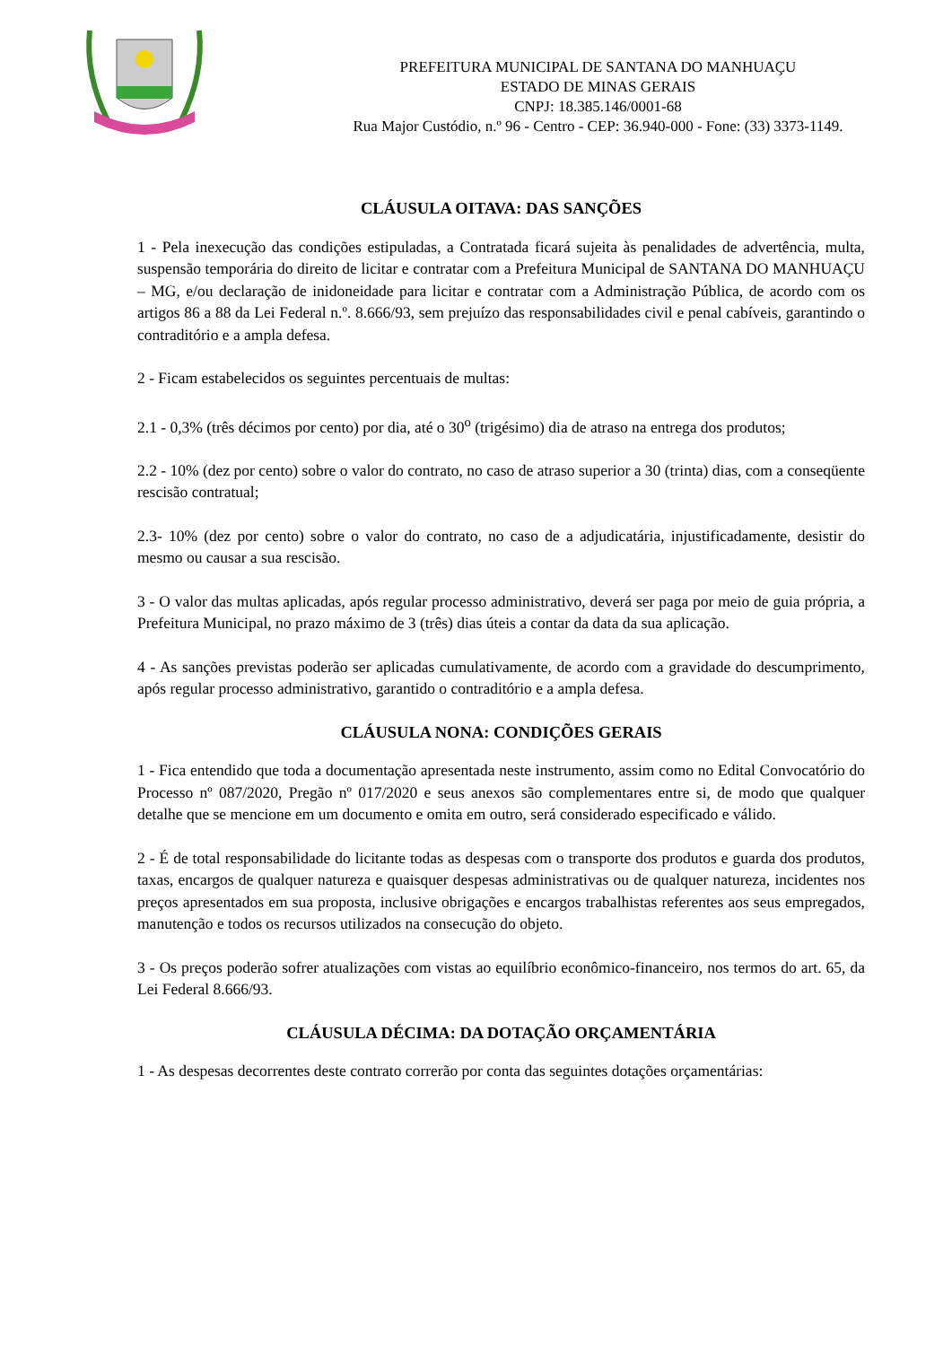PREFEITURA MUNICIPAL DE SANTANA DO MANHUAÇU
ESTADO DE MINAS GERAIS
CNPJ: 18.385.146/0001-68
Rua Major Custódio, n.º 96 - Centro - CEP: 36.940-000 - Fone: (33) 3373-1149.
CLÁUSULA OITAVA: DAS SANÇÕES
1 - Pela inexecução das condições estipuladas, a Contratada ficará sujeita às penalidades de advertência, multa, suspensão temporária do direito de licitar e contratar com a Prefeitura Municipal de SANTANA DO MANHUAÇU – MG, e/ou declaração de inidoneidade para licitar e contratar com a Administração Pública, de acordo com os artigos 86 a 88 da Lei Federal n.º. 8.666/93, sem prejuízo das responsabilidades civil e penal cabíveis, garantindo o contraditório e a ampla defesa.
2 - Ficam estabelecidos os seguintes percentuais de multas:
2.1 - 0,3% (três décimos por cento) por dia, até o 30<sup>o</sup> (trigésimo) dia de atraso na entrega dos produtos;
2.2 - 10% (dez por cento) sobre o valor do contrato, no caso de atraso superior a 30 (trinta) dias, com a conseqüente rescisão contratual;
2.3- 10% (dez por cento) sobre o valor do contrato, no caso de a adjudicatária, injustificadamente, desistir do mesmo ou causar a sua rescisão.
3 - O valor das multas aplicadas, após regular processo administrativo, deverá ser paga por meio de guia própria, a Prefeitura Municipal, no prazo máximo de 3 (três) dias úteis a contar da data da sua aplicação.
4 - As sanções previstas poderão ser aplicadas cumulativamente, de acordo com a gravidade do descumprimento, após regular processo administrativo, garantido o contraditório e a ampla defesa.
CLÁUSULA NONA: CONDIÇÕES GERAIS
1 - Fica entendido que toda a documentação apresentada neste instrumento, assim como no Edital Convocatório do Processo nº 087/2020, Pregão nº 017/2020 e seus anexos são complementares entre si, de modo que qualquer detalhe que se mencione em um documento e omita em outro, será considerado especificado e válido.
2 - É de total responsabilidade do licitante todas as despesas com o transporte dos produtos e guarda dos produtos, taxas, encargos de qualquer natureza e quaisquer despesas administrativas ou de qualquer natureza, incidentes nos preços apresentados em sua proposta, inclusive obrigações e encargos trabalhistas referentes aos seus empregados, manutenção e todos os recursos utilizados na consecução do objeto.
3 - Os preços poderão sofrer atualizações com vistas ao equilíbrio econômico-financeiro, nos termos do art. 65, da Lei Federal 8.666/93.
CLÁUSULA DÉCIMA: DA DOTAÇÃO ORÇAMENTÁRIA
1 - As despesas decorrentes deste contrato correrão por conta das seguintes dotações orçamentárias: